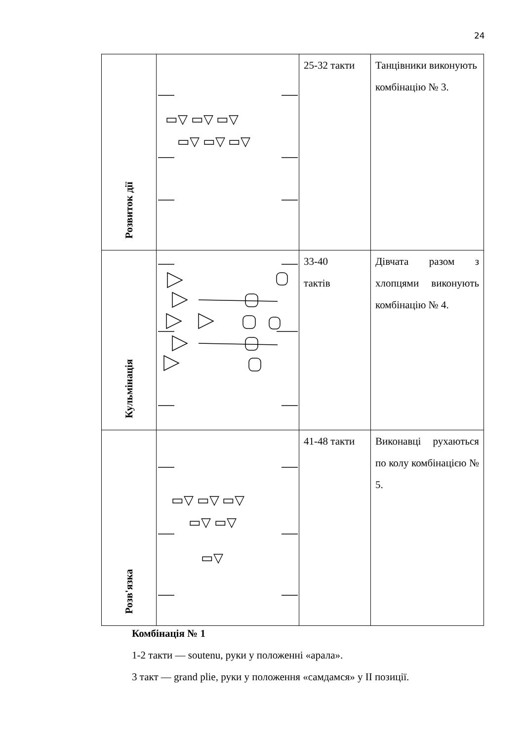24
| Розвиток дії | ▭▽ ▭▽ ▭▽ ▭▽ ▭▽ ▭▽ | 25-32 такти | Танцівники виконують комбінацію № 3. |
| Кульмінація | | 33-40 тактів | Дівчата разом з хлопцями виконують комбінацію № 4. |
| Розв'язка | ▭▽ ▭▽ ▭▽ ▭▽ ▭▽ ▭▽ | 41-48 такти | Виконавці рухаються по колу комбінацією № 5. |
Комбінація № 1
1-2 такти — soutenu, руки у положенні «арала».
3 такт — grand plie, руки у положення «самдамся» у ІІ позиції.